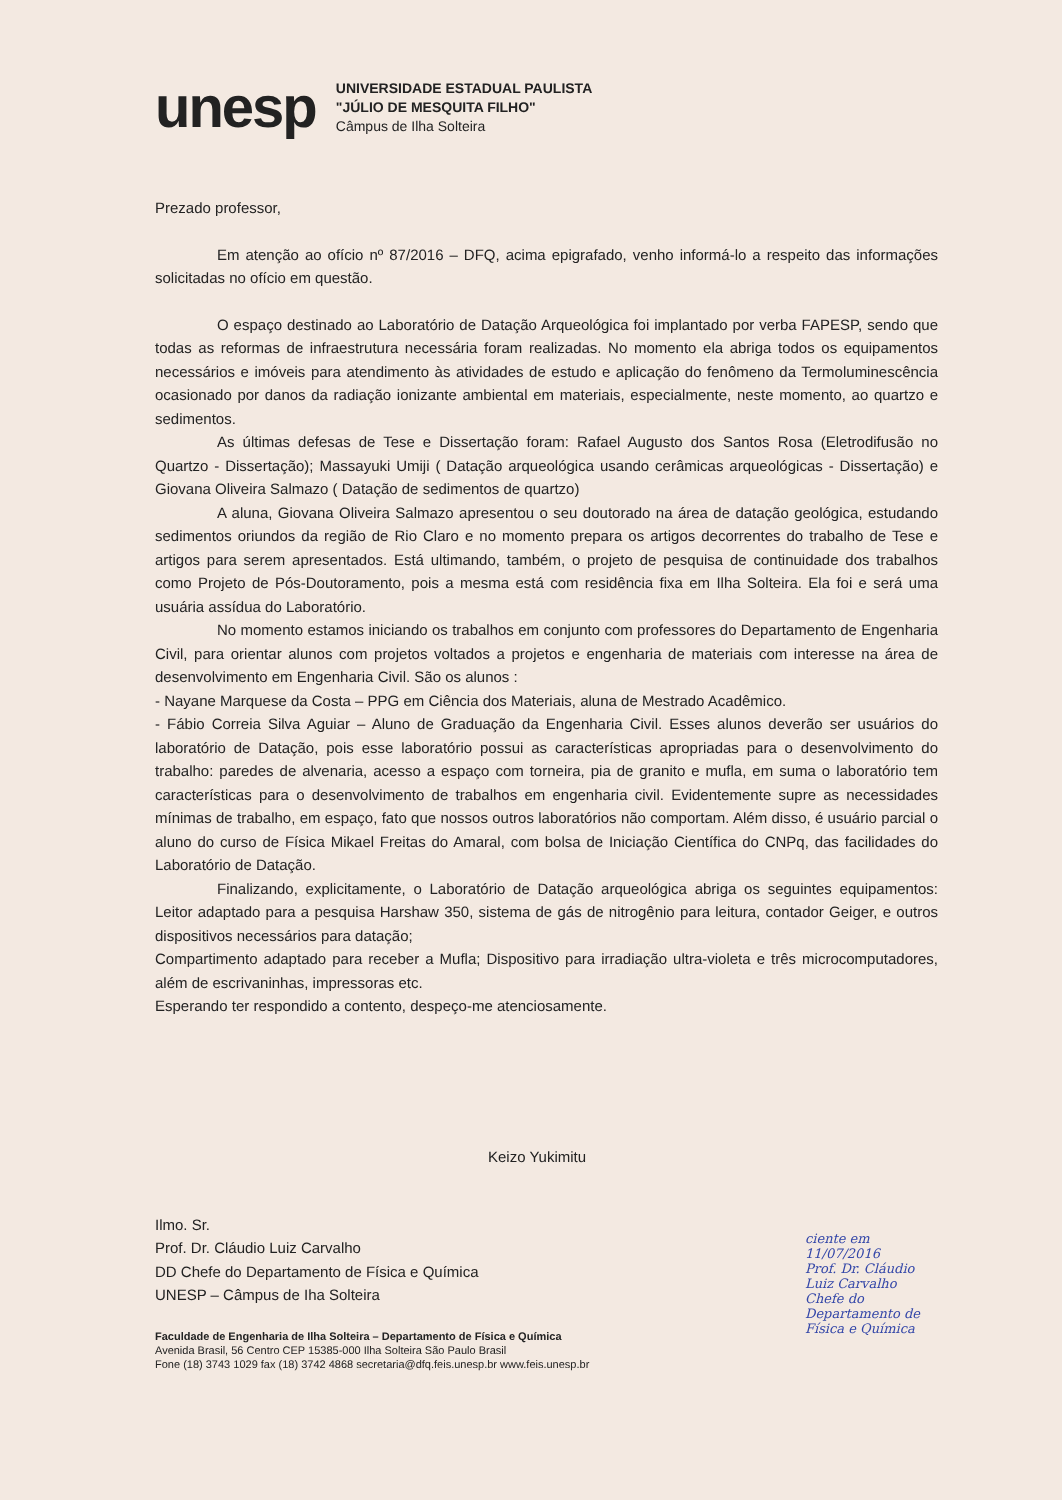unesp
UNIVERSIDADE ESTADUAL PAULISTA
"JÚLIO DE MESQUITA FILHO"
Câmpus de Ilha Solteira
Prezado professor,
Em atenção ao ofício nº 87/2016 – DFQ, acima epigrafado, venho informá-lo a respeito das informações solicitadas no ofício em questão.
O espaço destinado ao Laboratório de Datação Arqueológica foi implantado por verba FAPESP, sendo que todas as reformas de infraestrutura necessária foram realizadas. No momento ela abriga todos os equipamentos necessários e imóveis para atendimento às atividades de estudo e aplicação do fenômeno da Termoluminescência ocasionado por danos da radiação ionizante ambiental em materiais, especialmente, neste momento, ao quartzo e sedimentos.
As últimas defesas de Tese e Dissertação foram: Rafael Augusto dos Santos Rosa (Eletrodifusão no Quartzo - Dissertação); Massayuki Umiji ( Datação arqueológica usando cerâmicas arqueológicas - Dissertação) e Giovana Oliveira Salmazo ( Datação de sedimentos de quartzo)
A aluna, Giovana Oliveira Salmazo apresentou o seu doutorado na área de datação geológica, estudando sedimentos oriundos da região de Rio Claro e no momento prepara os artigos decorrentes do trabalho de Tese e artigos para serem apresentados. Está ultimando, também, o projeto de pesquisa de continuidade dos trabalhos como Projeto de Pós-Doutoramento, pois a mesma está com residência fixa em Ilha Solteira. Ela foi e será uma usuária assídua do Laboratório.
No momento estamos iniciando os trabalhos em conjunto com professores do Departamento de Engenharia Civil, para orientar alunos com projetos voltados a projetos e engenharia de materiais com interesse na área de desenvolvimento em Engenharia Civil. São os alunos :
- Nayane Marquese da Costa – PPG em Ciência dos Materiais, aluna de Mestrado Acadêmico.
- Fábio Correia Silva Aguiar – Aluno de Graduação da Engenharia Civil. Esses alunos deverão ser usuários do laboratório de Datação, pois esse laboratório possui as características apropriadas para o desenvolvimento do trabalho: paredes de alvenaria, acesso a espaço com torneira, pia de granito e mufla, em suma o laboratório tem características para o desenvolvimento de trabalhos em engenharia civil. Evidentemente supre as necessidades mínimas de trabalho, em espaço, fato que nossos outros laboratórios não comportam. Além disso, é usuário parcial o aluno do curso de Física Mikael Freitas do Amaral, com bolsa de Iniciação Científica do CNPq, das facilidades do Laboratório de Datação.
Finalizando, explicitamente, o Laboratório de Datação arqueológica abriga os seguintes equipamentos: Leitor adaptado para a pesquisa Harshaw 350, sistema de gás de nitrogênio para leitura, contador Geiger, e outros dispositivos necessários para datação;
Compartimento adaptado para receber a Mufla; Dispositivo para irradiação ultra-violeta e três microcomputadores, além de escrivaninhas, impressoras etc.
Esperando ter respondido a contento, despeço-me atenciosamente.
Keizo Yukimitu
Ilmo. Sr.
Prof. Dr. Cláudio Luiz Carvalho
DD Chefe do Departamento de Física e Química
UNESP – Câmpus de Iha Solteira
Faculdade de Engenharia de Ilha Solteira – Departamento de Física e Química
Avenida Brasil, 56 Centro CEP 15385-000 Ilha Solteira São Paulo Brasil
Fone (18) 3743 1029 fax (18) 3742 4868 secretaria@dfq.feis.unesp.br www.feis.unesp.br
ciente em 11/07/2016
Prof. Dr. Cláudio Luiz Carvalho
Chefe do Departamento de Física e Química